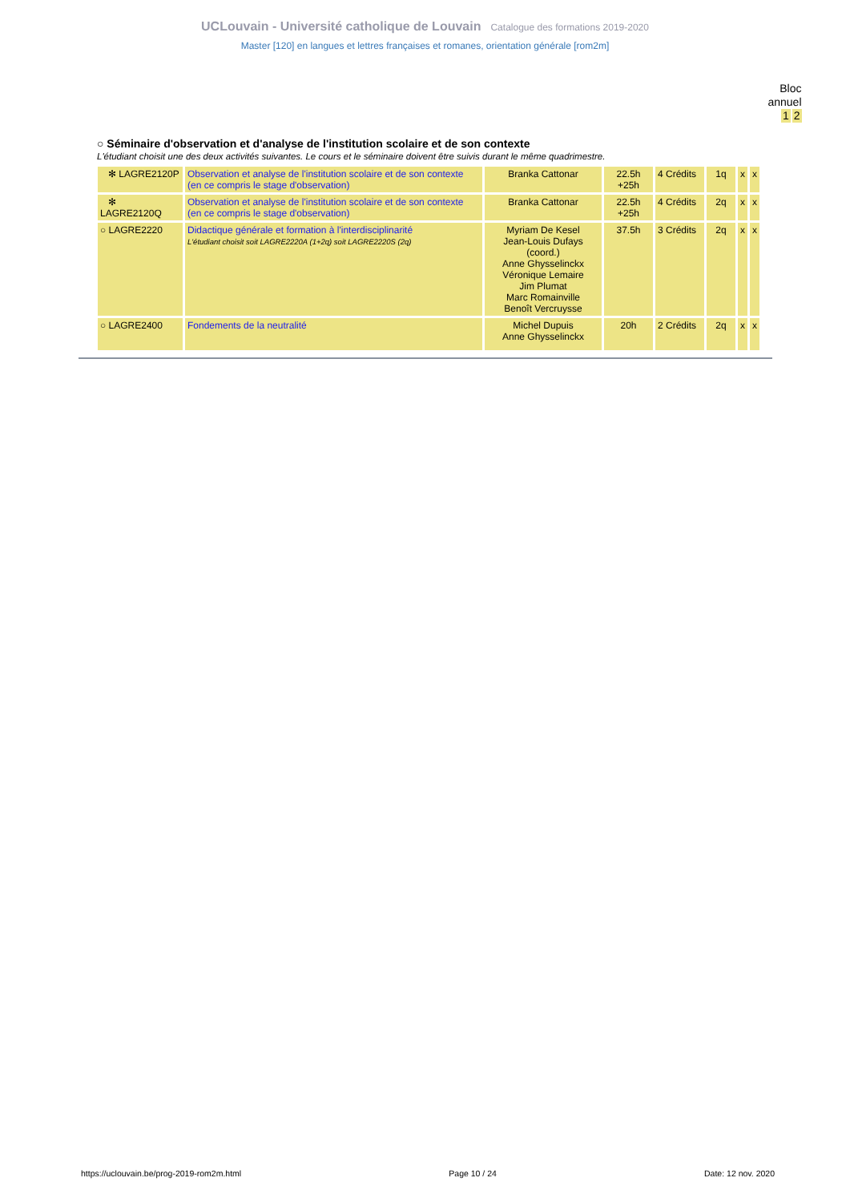UCLouvain - Université catholique de Louvain Catalogue des formations 2019-2020
Master [120] en langues et lettres françaises et romanes, orientation générale [rom2m]
Bloc
annuel
1 2
○ Séminaire d'observation et d'analyse de l'institution scolaire et de son contexte
L'étudiant choisit une des deux activités suivantes. Le cours et le séminaire doivent être suivis durant le même quadrimestre.
| ✻ LAGRE2120P | Observation et analyse de l'institution scolaire et de son contexte (en ce compris le stage d'observation) | Branka Cattonar | 22.5h +25h | 4 Crédits | 1q | x | x |
| ✻ LAGRE2120Q | Observation et analyse de l'institution scolaire et de son contexte (en ce compris le stage d'observation) | Branka Cattonar | 22.5h +25h | 4 Crédits | 2q | x | x |
| ○ LAGRE2220 | Didactique générale et formation à l'interdisciplinarité L'étudiant choisit soit LAGRE2220A (1+2q) soit LAGRE2220S (2q) | Myriam De Kesel Jean-Louis Dufays (coord.) Anne Ghysselinckx Véronique Lemaire Jim Plumat Marc Romainville Benoît Vercruysse | 37.5h | 3 Crédits | 2q | x | x |
| ○ LAGRE2400 | Fondements de la neutralité | Michel Dupuis Anne Ghysselinckx | 20h | 2 Crédits | 2q | x | x |
https://uclouvain.be/prog-2019-rom2m.html Page 10 / 24 Date: 12 nov. 2020